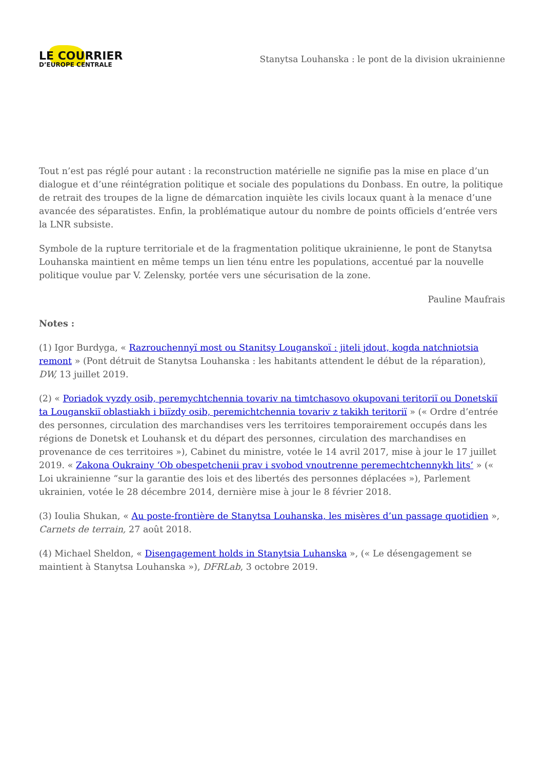LE COURRIER
D’EUROPE CENTRALE
Stanytsa Louhanska : le pont de la division ukrainienne
Tout n’est pas réglé pour autant : la reconstruction matérielle ne signifie pas la mise en place d’un dialogue et d’une réintégration politique et sociale des populations du Donbass. En outre, la politique de retrait des troupes de la ligne de démarcation inquiète les civils locaux quant à la menace d’une avancée des séparatistes. Enfin, la problématique autour du nombre de points officiels d’entrée vers la LNR subsiste.
Symbole de la rupture territoriale et de la fragmentation politique ukrainienne, le pont de Stanytsa Louhanska maintient en même temps un lien ténu entre les populations, accentué par la nouvelle politique voulue par V. Zelensky, portée vers une sécurisation de la zone.
Pauline Maufrais
Notes :
(1) Igor Burdyga, « Razrouchennyï most ou Stanitsy Louganskoï : jiteli jdout, kogda natchniotsia remont » (Pont détruit de Stanytsa Louhanska : les habitants attendent le début de la réparation), DW, 13 juillet 2019.
(2) « Poriadok vyzdy osib, peremychtchennia tovariv na timtchasovo okupovani teritoriï ou Donetskiï ta Louganskiï oblastiakh i biïzdy osib, peremichtchennia tovariv z takikh teritoriï » (« Ordre d’entrée des personnes, circulation des marchandises vers les territoires temporairement occupés dans les régions de Donetsk et Louhansk et du départ des personnes, circulation des marchandises en provenance de ces territoires »), Cabinet du ministre, votée le 14 avril 2017, mise à jour le 17 juillet 2019. « Zakona Oukrainy ‘Ob obespetchenii prav i svobod vnoutrenne peremechtchennykh lits’ » (« Loi ukrainienne “sur la garantie des lois et des libertés des personnes déplacées »), Parlement ukrainien, votée le 28 décembre 2014, dernière mise à jour le 8 février 2018.
(3) Ioulia Shukan, « Au poste-frontière de Stanytsa Louhanska, les misères d’un passage quotidien », Carnets de terrain, 27 août 2018.
(4) Michael Sheldon, « Disengagement holds in Stanytsia Luhanska », (« Le désengagement se maintient à Stanytsa Louhanska »), DFRLab, 3 octobre 2019.